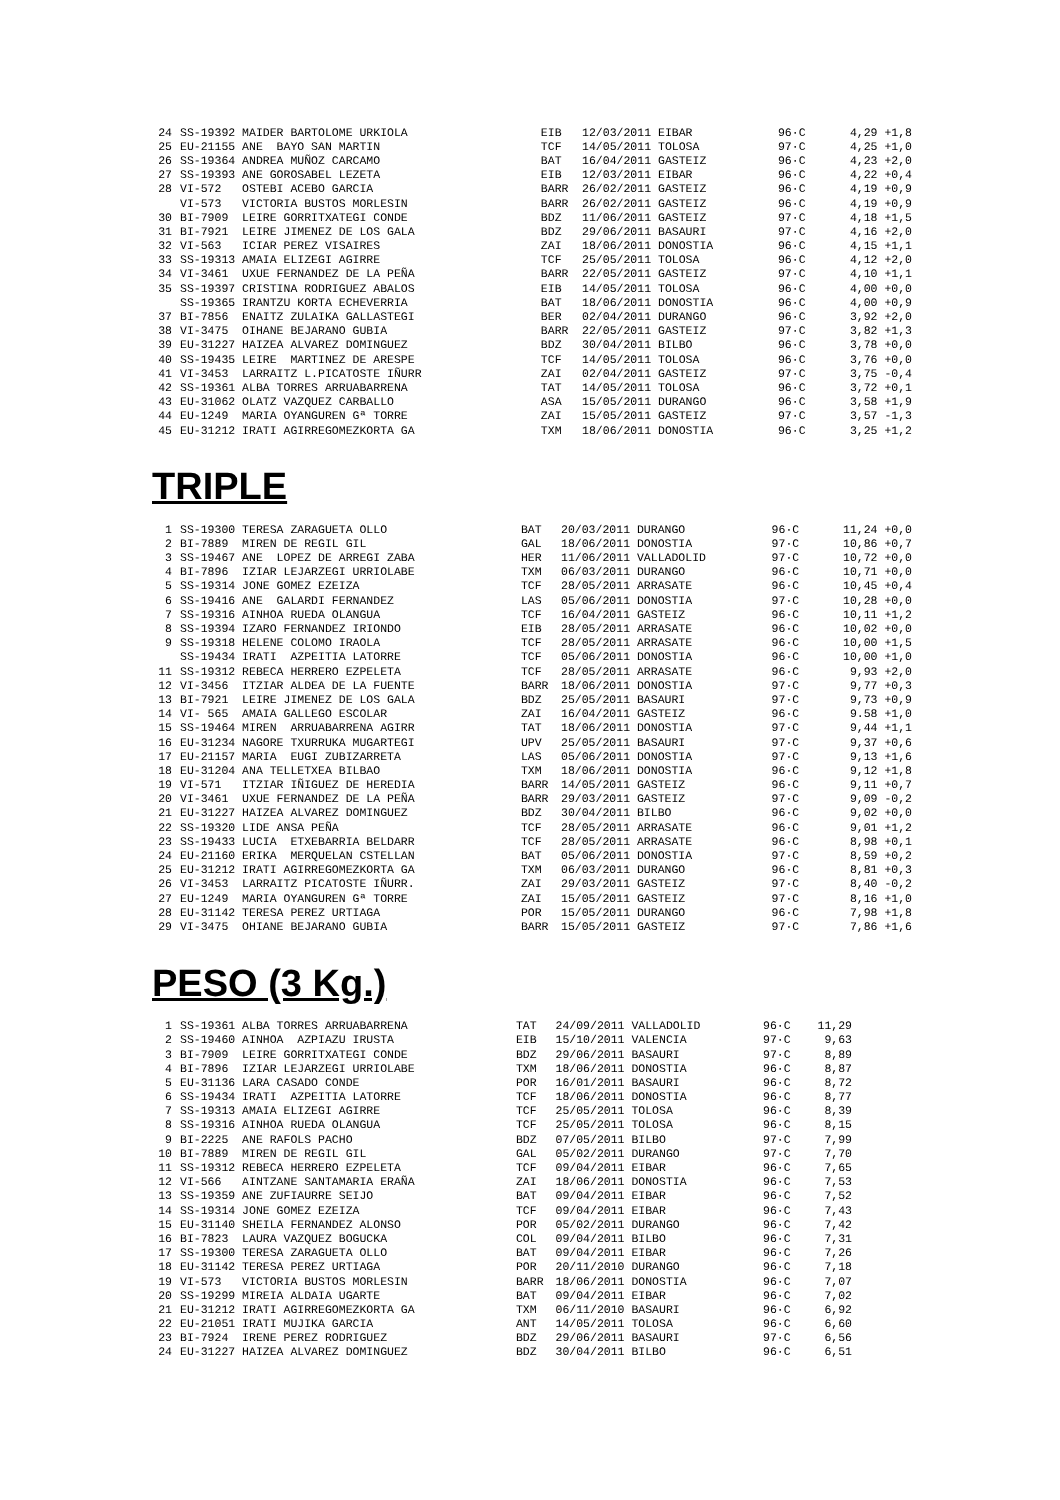| 24 | SS-19392 MAIDER BARTOLOME URKIOLA | EIB | 12/03/2011 EIBAR | 96·C | 4,29 +1,8 |
| 25 | EU-21155 ANE BAYO SAN MARTIN | TCF | 14/05/2011 TOLOSA | 97·C | 4,25 +1,0 |
| 26 | SS-19364 ANDREA MUÑOZ CARCAMO | BAT | 16/04/2011 GASTEIZ | 96·C | 4,23 +2,0 |
| 27 | SS-19393 ANE GOROSABEL LEZETA | EIB | 12/03/2011 EIBAR | 96·C | 4,22 +0,4 |
| 28 | VI-572 OSTEBI ACEBO GARCIA | BARR | 26/02/2011 GASTEIZ | 96·C | 4,19 +0,9 |
| | VI-573 VICTORIA BUSTOS MORLESIN | BARR | 26/02/2011 GASTEIZ | 96·C | 4,19 +0,9 |
| 30 | BI-7909 LEIRE GORRITXATEGI CONDE | BDZ | 11/06/2011 GASTEIZ | 97·C | 4,18 +1,5 |
| 31 | BI-7921 LEIRE JIMENEZ DE LOS GALA | BDZ | 29/06/2011 BASAURI | 97·C | 4,16 +2,0 |
| 32 | VI-563 ICIAR PEREZ VISAIRES | ZAI | 18/06/2011 DONOSTIA | 96·C | 4,15 +1,1 |
| 33 | SS-19313 AMAIA ELIZEGI AGIRRE | TCF | 25/05/2011 TOLOSA | 96·C | 4,12 +2,0 |
| 34 | VI-3461 UXUE FERNANDEZ DE LA PEÑA | BARR | 22/05/2011 GASTEIZ | 97·C | 4,10 +1,1 |
| 35 | SS-19397 CRISTINA RODRIGUEZ ABALOS | EIB | 14/05/2011 TOLOSA | 96·C | 4,00 +0,0 |
| | SS-19365 IRANTZU KORTA ECHEVERRIA | BAT | 18/06/2011 DONOSTIA | 96·C | 4,00 +0,9 |
| 37 | BI-7856 ENAITZ ZULAIKA GALLASTEGI | BER | 02/04/2011 DURANGO | 96·C | 3,92 +2,0 |
| 38 | VI-3475 OIHANE BEJARANO GUBIA | BARR | 22/05/2011 GASTEIZ | 97·C | 3,82 +1,3 |
| 39 | EU-31227 HAIZEA ALVAREZ DOMINGUEZ | BDZ | 30/04/2011 BILBO | 96·C | 3,78 +0,0 |
| 40 | SS-19435 LEIRE MARTINEZ DE ARESPE | TCF | 14/05/2011 TOLOSA | 96·C | 3,76 +0,0 |
| 41 | VI-3453 LARRAITZ L.PICATOSTE IÑURR | ZAI | 02/04/2011 GASTEIZ | 97·C | 3,75 -0,4 |
| 42 | SS-19361 ALBA TORRES ARRUABARRENA | TAT | 14/05/2011 TOLOSA | 96·C | 3,72 +0,1 |
| 43 | EU-31062 OLATZ VAZQUEZ CARBALLO | ASA | 15/05/2011 DURANGO | 96·C | 3,58 +1,9 |
| 44 | EU-1249 MARIA OYANGUREN Gª TORRE | ZAI | 15/05/2011 GASTEIZ | 97·C | 3,57 -1,3 |
| 45 | EU-31212 IRATI AGIRREGOMEZKORTA GA | TXM | 18/06/2011 DONOSTIA | 96·C | 3,25 +1,2 |
TRIPLE
| 1 | SS-19300 TERESA ZARAGUETA OLLO | BAT | 20/03/2011 DURANGO | 96·C | 11,24 +0,0 |
| 2 | BI-7889 MIREN DE REGIL GIL | GAL | 18/06/2011 DONOSTIA | 97·C | 10,86 +0,7 |
| 3 | SS-19467 ANE LOPEZ DE ARREGI ZABA | HER | 11/06/2011 VALLADOLID | 97·C | 10,72 +0,0 |
| 4 | BI-7896 IZIAR LEJARZEGI URRIOLABE | TXM | 06/03/2011 DURANGO | 96·C | 10,71 +0,0 |
| 5 | SS-19314 JONE GOMEZ EZEIZA | TCF | 28/05/2011 ARRASATE | 96·C | 10,45 +0,4 |
| 6 | SS-19416 ANE GALARDI FERNANDEZ | LAS | 05/06/2011 DONOSTIA | 97·C | 10,28 +0,0 |
| 7 | SS-19316 AINHOA RUEDA OLANGUA | TCF | 16/04/2011 GASTEIZ | 96·C | 10,11 +1,2 |
| 8 | SS-19394 IZARO FERNANDEZ IRIONDO | EIB | 28/05/2011 ARRASATE | 96·C | 10,02 +0,0 |
| 9 | SS-19318 HELENE COLOMO IRAOLA | TCF | 28/05/2011 ARRASATE | 96·C | 10,00 +1,5 |
| | SS-19434 IRATI AZPEITIA LATORRE | TCF | 05/06/2011 DONOSTIA | 96·C | 10,00 +1,0 |
| 11 | SS-19312 REBECA HERRERO EZPELETA | TCF | 28/05/2011 ARRASATE | 96·C | 9,93 +2,0 |
| 12 | VI-3456 ITZIAR ALDEA DE LA FUENTE | BARR | 18/06/2011 DONOSTIA | 97·C | 9,77 +0,3 |
| 13 | BI-7921 LEIRE JIMENEZ DE LOS GALA | BDZ | 25/05/2011 BASAURI | 97·C | 9,73 +0,9 |
| 14 | VI- 565 AMAIA GALLEGO ESCOLAR | ZAI | 16/04/2011 GASTEIZ | 96·C | 9.58 +1,0 |
| 15 | SS-19464 MIREN ARRUABARRENA AGIRR | TAT | 18/06/2011 DONOSTIA | 97·C | 9,44 +1,1 |
| 16 | EU-31234 NAGORE TXURRUKA MUGARTEGI | UPV | 25/05/2011 BASAURI | 97·C | 9,37 +0,6 |
| 17 | EU-21157 MARIA EUGI ZUBIZARRETA | LAS | 05/06/2011 DONOSTIA | 97·C | 9,13 +1,6 |
| 18 | EU-31204 ANA TELLETXEA BILBAO | TXM | 18/06/2011 DONOSTIA | 96·C | 9,12 +1,8 |
| 19 | VI-571 ITZIAR IÑIGUEZ DE HEREDIA | BARR | 14/05/2011 GASTEIZ | 96·C | 9,11 +0,7 |
| 20 | VI-3461 UXUE FERNANDEZ DE LA PEÑA | BARR | 29/03/2011 GASTEIZ | 97·C | 9,09 -0,2 |
| 21 | EU-31227 HAIZEA ALVAREZ DOMINGUEZ | BDZ | 30/04/2011 BILBO | 96·C | 9,02 +0,0 |
| 22 | SS-19320 LIDE ANSA PEÑA | TCF | 28/05/2011 ARRASATE | 96·C | 9,01 +1,2 |
| 23 | SS-19433 LUCIA ETXEBARRIA BELDARR | TCF | 28/05/2011 ARRASATE | 96·C | 8,98 +0,1 |
| 24 | EU-21160 ERIKA MERQUELAN CSTELLAN | BAT | 05/06/2011 DONOSTIA | 97·C | 8,59 +0,2 |
| 25 | EU-31212 IRATI AGIRREGOMEZKORTA GA | TXM | 06/03/2011 DURANGO | 96·C | 8,81 +0,3 |
| 26 | VI-3453 LARRAITZ PICATOSTE IÑURR. | ZAI | 29/03/2011 GASTEIZ | 97·C | 8,40 -0,2 |
| 27 | EU-1249 MARIA OYANGUREN Gª TORRE | ZAI | 15/05/2011 GASTEIZ | 97·C | 8,16 +1,0 |
| 28 | EU-31142 TERESA PEREZ URTIAGA | POR | 15/05/2011 DURANGO | 96·C | 7,98 +1,8 |
| 29 | VI-3475 OHIANE BEJARANO GUBIA | BARR | 15/05/2011 GASTEIZ | 97·C | 7,86 +1,6 |
PESO (3 Kg.)
| 1 | SS-19361 ALBA TORRES ARRUABARRENA | TAT | 24/09/2011 VALLADOLID | 96·C | 11,29 | |
| 2 | SS-19460 AINHOA AZPIAZU IRUSTA | EIB | 15/10/2011 VALENCIA | 97·C | 9,63 | |
| 3 | BI-7909 LEIRE GORRITXATEGI CONDE | BDZ | 29/06/2011 BASAURI | 97·C | 8,89 | |
| 4 | BI-7896 IZIAR LEJARZEGI URRIOLABE | TXM | 18/06/2011 DONOSTIA | 96·C | 8,87 | |
| 5 | EU-31136 LARA CASADO CONDE | POR | 16/01/2011 BASAURI | 96·C | 8,72 | |
| 6 | SS-19434 IRATI AZPEITIA LATORRE | TCF | 18/06/2011 DONOSTIA | 96·C | 8,77 | |
| 7 | SS-19313 AMAIA ELIZEGI AGIRRE | TCF | 25/05/2011 TOLOSA | 96·C | 8,39 | |
| 8 | SS-19316 AINHOA RUEDA OLANGUA | TCF | 25/05/2011 TOLOSA | 96·C | 8,15 | |
| 9 | BI-2225 ANE RAFOLS PACHO | BDZ | 07/05/2011 BILBO | 97·C | 7,99 | |
| 10 | BI-7889 MIREN DE REGIL GIL | GAL | 05/02/2011 DURANGO | 97·C | 7,70 | |
| 11 | SS-19312 REBECA HERRERO EZPELETA | TCF | 09/04/2011 EIBAR | 96·C | 7,65 | |
| 12 | VI-566 AINTZANE SANTAMARIA ERAÑA | ZAI | 18/06/2011 DONOSTIA | 96·C | 7,53 | |
| 13 | SS-19359 ANE ZUFIAURRE SEIJO | BAT | 09/04/2011 EIBAR | 96·C | 7,52 | |
| 14 | SS-19314 JONE GOMEZ EZEIZA | TCF | 09/04/2011 EIBAR | 96·C | 7,43 | |
| 15 | EU-31140 SHEILA FERNANDEZ ALONSO | POR | 05/02/2011 DURANGO | 96·C | 7,42 | |
| 16 | BI-7823 LAURA VAZQUEZ BOGUCKA | COL | 09/04/2011 BILBO | 96·C | 7,31 | |
| 17 | SS-19300 TERESA ZARAGUETA OLLO | BAT | 09/04/2011 EIBAR | 96·C | 7,26 | |
| 18 | EU-31142 TERESA PEREZ URTIAGA | POR | 20/11/2010 DURANGO | 96·C | 7,18 | |
| 19 | VI-573 VICTORIA BUSTOS MORLESIN | BARR | 18/06/2011 DONOSTIA | 96·C | 7,07 | |
| 20 | SS-19299 MIREIA ALDAIA UGARTE | BAT | 09/04/2011 EIBAR | 96·C | 7,02 | |
| 21 | EU-31212 IRATI AGIRREGOMEZKORTA GA | TXM | 06/11/2010 BASAURI | 96·C | 6,92 | |
| 22 | EU-21051 IRATI MUJIKA GARCIA | ANT | 14/05/2011 TOLOSA | 96·C | 6,60 | |
| 23 | BI-7924 IRENE PEREZ RODRIGUEZ | BDZ | 29/06/2011 BASAURI | 97·C | 6,56 | |
| 24 | EU-31227 HAIZEA ALVAREZ DOMINGUEZ | BDZ | 30/04/2011 BILBO | 96·C | 6,51 | |